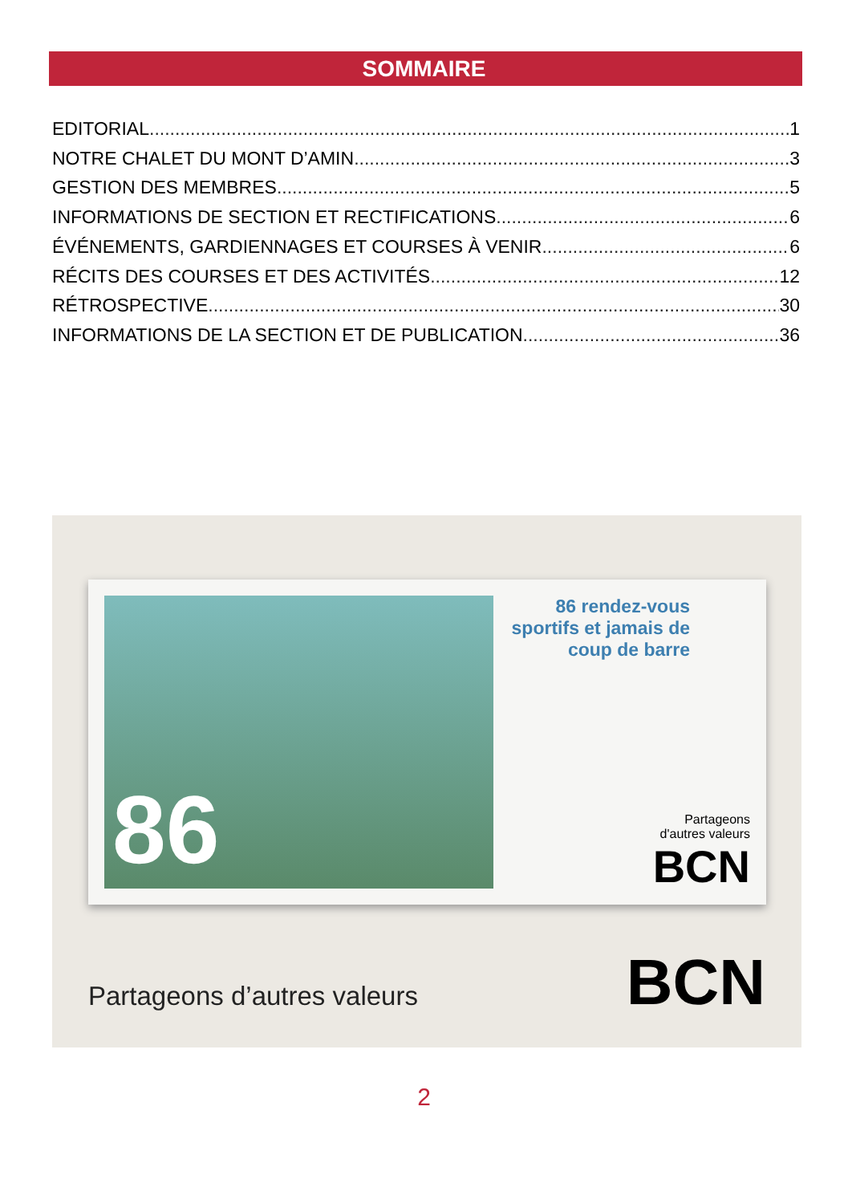SOMMAIRE
EDITORIAL 1
NOTRE CHALET DU MONT D’AMIN 3
GESTION DES MEMBRES 5
INFORMATIONS DE SECTION ET RECTIFICATIONS 6
ÉVÉNEMENTS, GARDIENNAGES ET COURSES À VENIR 6
RÉCITS DES COURSES ET DES ACTIVITÉS 12
RÉTROSPECTIVE 30
INFORMATIONS DE LA SECTION ET DE PUBLICATION 36
86
86 rendez-vous sportifs et jamais de coup de barre
Partageons
d'autres valeurs
BCN
Partageons d’autres valeurs BCN
2